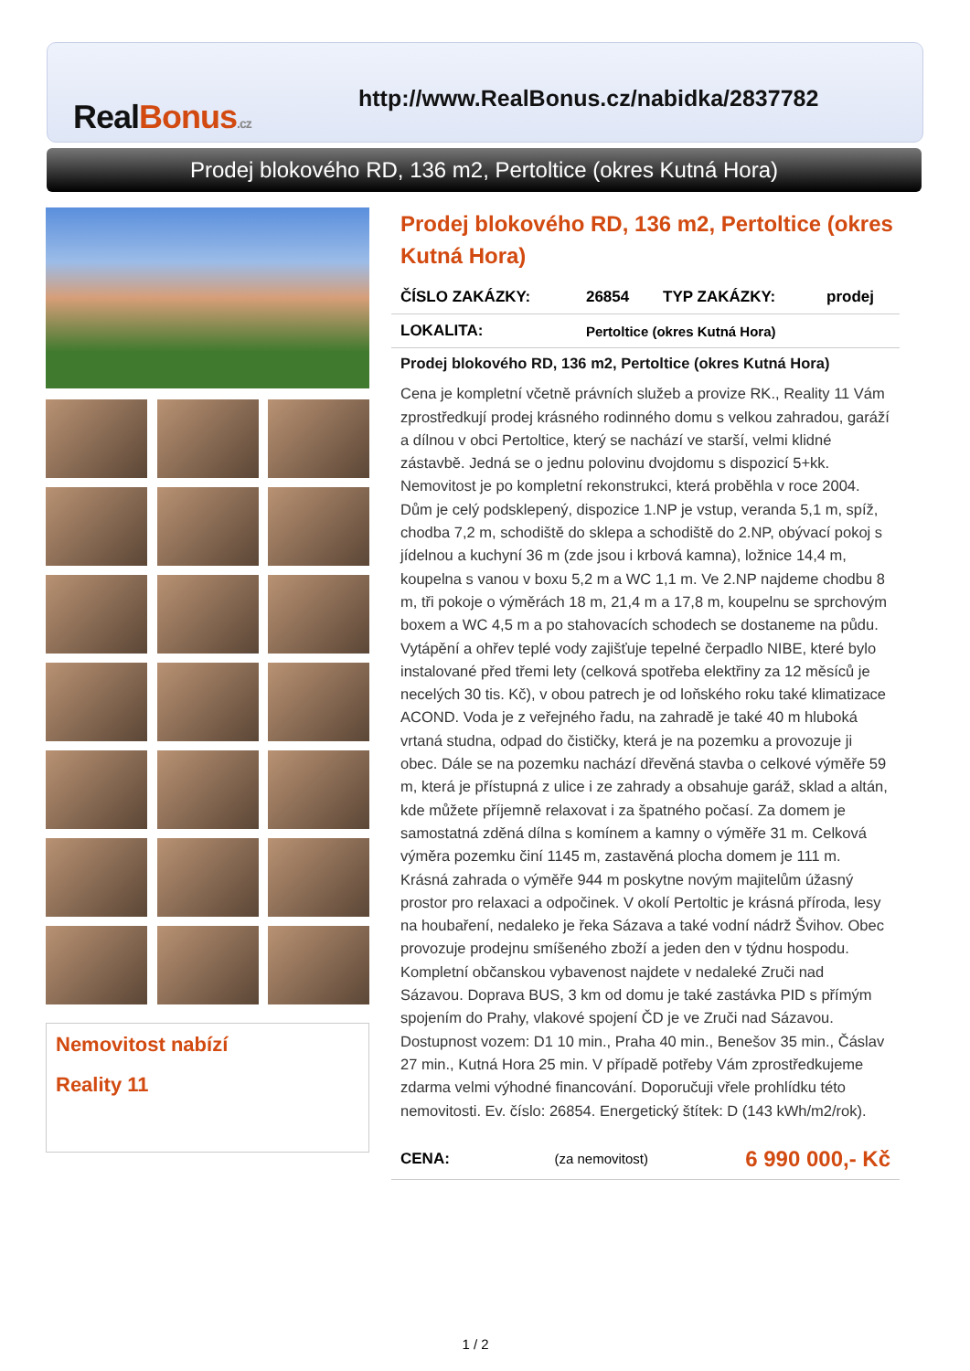RealBonus.cz
http://www.RealBonus.cz/nabidka/2837782
Prodej blokového RD, 136 m2, Pertoltice (okres Kutná Hora)
Nemovitost nabízí
Reality 11
Prodej blokového RD, 136 m2, Pertoltice (okres Kutná Hora)
| ČÍSLO ZAKÁZKY: | 26854 | TYP ZAKÁZKY: | prodej |
| LOKALITA: | Pertoltice (okres Kutná Hora) | | |
Prodej blokového RD, 136 m2, Pertoltice (okres Kutná Hora)
Cena je kompletní včetně právních služeb a provize RK., Reality 11 Vám zprostředkují prodej krásného rodinného domu s velkou zahradou, garáží a dílnou v obci Pertoltice, který se nachází ve starší, velmi klidné zástavbě. Jedná se o jednu polovinu dvojdomu s dispozicí 5+kk. Nemovitost je po kompletní rekonstrukci, která proběhla v roce 2004. Dům je celý podsklepený, dispozice 1.NP je vstup, veranda 5,1 m, spíž, chodba 7,2 m, schodiště do sklepa a schodiště do 2.NP, obývací pokoj s jídelnou a kuchyní 36 m (zde jsou i krbová kamna), ložnice 14,4 m, koupelna s vanou v boxu 5,2 m a WC 1,1 m. Ve 2.NP najdeme chodbu 8 m, tři pokoje o výměrách 18 m, 21,4 m a 17,8 m, koupelnu se sprchovým boxem a WC 4,5 m a po stahovacích schodech se dostaneme na půdu. Vytápění a ohřev teplé vody zajišťuje tepelné čerpadlo NIBE, které bylo instalované před třemi lety (celková spotřeba elektřiny za 12 měsíců je necelých 30 tis. Kč), v obou patrech je od loňského roku také klimatizace ACOND. Voda je z veřejného řadu, na zahradě je také 40 m hluboká vrtaná studna, odpad do čističky, která je na pozemku a provozuje ji obec. Dále se na pozemku nachází dřevěná stavba o celkové výměře 59 m, která je přístupná z ulice i ze zahrady a obsahuje garáž, sklad a altán, kde můžete příjemně relaxovat i za špatného počasí. Za domem je samostatná zděná dílna s komínem a kamny o výměře 31 m. Celková výměra pozemku činí 1145 m, zastavěná plocha domem je 111 m. Krásná zahrada o výměře 944 m poskytne novým majitelům úžasný prostor pro relaxaci a odpočinek. V okolí Pertoltic je krásná příroda, lesy na houbaření, nedaleko je řeka Sázava a také vodní nádrž Švihov. Obec provozuje prodejnu smíšeného zboží a jeden den v týdnu hospodu. Kompletní občanskou vybavenost najdete v nedaleké Zruči nad Sázavou. Doprava BUS, 3 km od domu je také zastávka PID s přímým spojením do Prahy, vlakové spojení ČD je ve Zruči nad Sázavou. Dostupnost vozem: D1 10 min., Praha 40 min., Benešov 35 min., Čáslav 27 min., Kutná Hora 25 min. V případě potřeby Vám zprostředkujeme zdarma velmi výhodné financování. Doporučuji vřele prohlídku této nemovitosti. Ev. číslo: 26854. Energetický štítek: D (143 kWh/m2/rok).
| CENA: | (za nemovitost) | 6 990 000,- Kč |
1 / 2